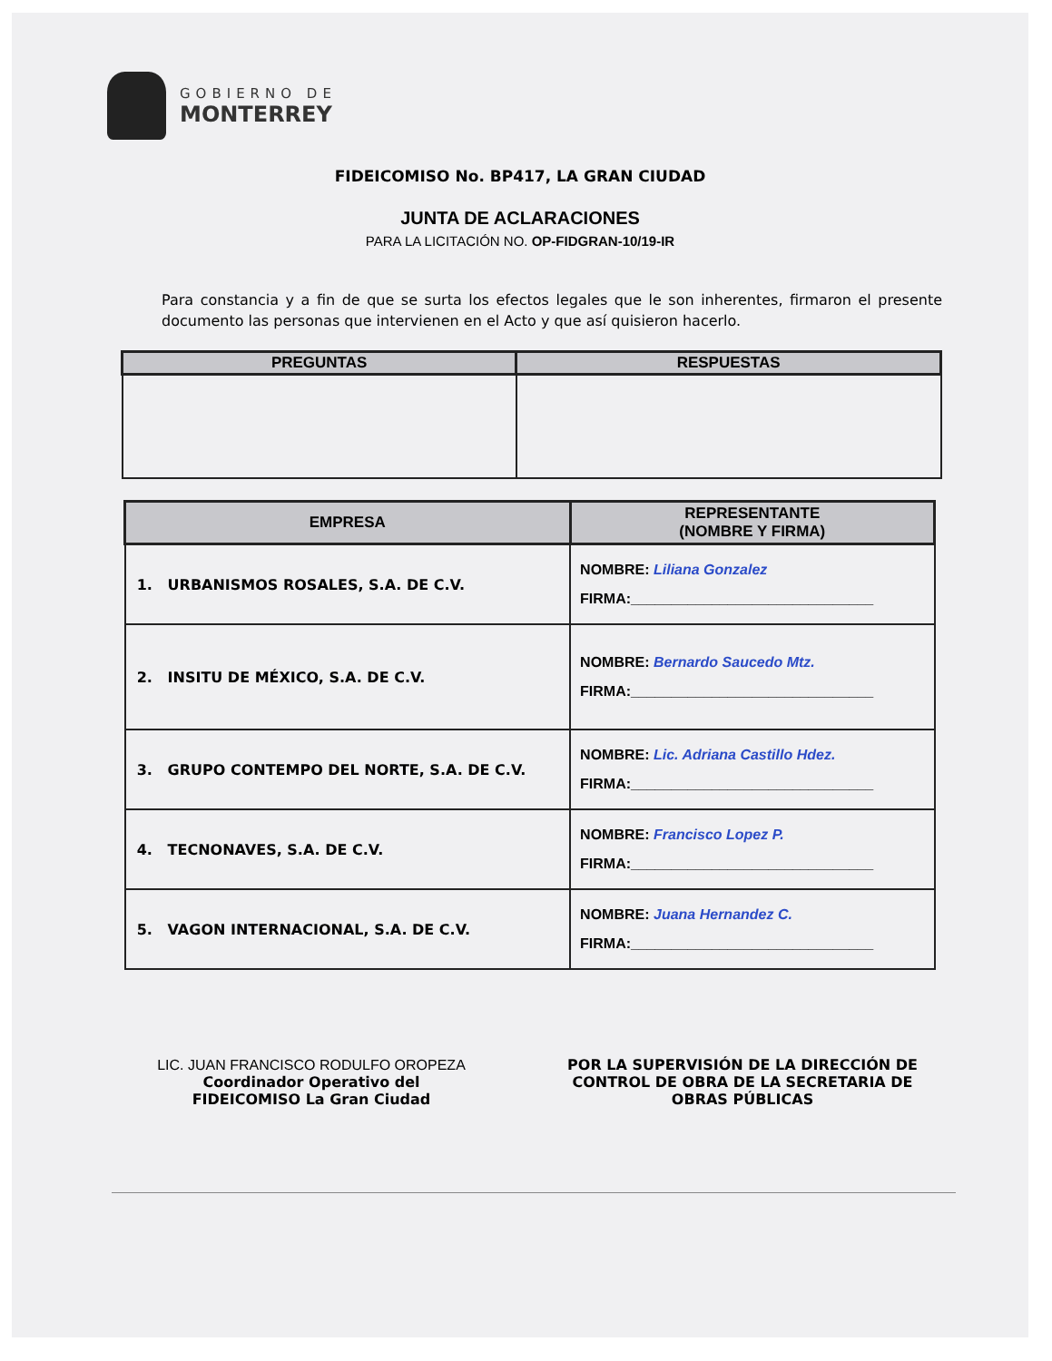GOBIERNO DE
MONTERREY
FIDEICOMISO No. BP417, LA GRAN CIUDAD
JUNTA DE ACLARACIONES
PARA LA LICITACIÓN NO. OP-FIDGRAN-10/19-IR
Para constancia y a fin de que se surta los efectos legales que le son inherentes, firmaron el presente documento las personas que intervienen en el Acto y que así quisieron hacerlo.
| PREGUNTAS | RESPUESTAS |
| --- | --- |
| EMPRESA | REPRESENTANTE (NOMBRE Y FIRMA) |
| --- | --- |
| 1. URBANISMOS ROSALES, S.A. DE C.V. | NOMBRE: Liliana Gonzalez FIRMA:______________________________ |
| 2. INSITU DE MÉXICO, S.A. DE C.V. | NOMBRE: Bernardo Saucedo Mtz. FIRMA:______________________________ |
| 3. GRUPO CONTEMPO DEL NORTE, S.A. DE C.V. | NOMBRE: Lic. Adriana Castillo Hdez. FIRMA:______________________________ |
| 4. TECNONAVES, S.A. DE C.V. | NOMBRE: Francisco Lopez P. FIRMA:______________________________ |
| 5. VAGON INTERNACIONAL, S.A. DE C.V. | NOMBRE: Juana Hernandez C. FIRMA:______________________________ |
LIC. JUAN FRANCISCO RODULFO OROPEZA
Coordinador Operativo del
FIDEICOMISO La Gran Ciudad
POR LA SUPERVISIÓN DE LA DIRECCIÓN DE CONTROL DE OBRA DE LA SECRETARIA DE OBRAS PÚBLICAS